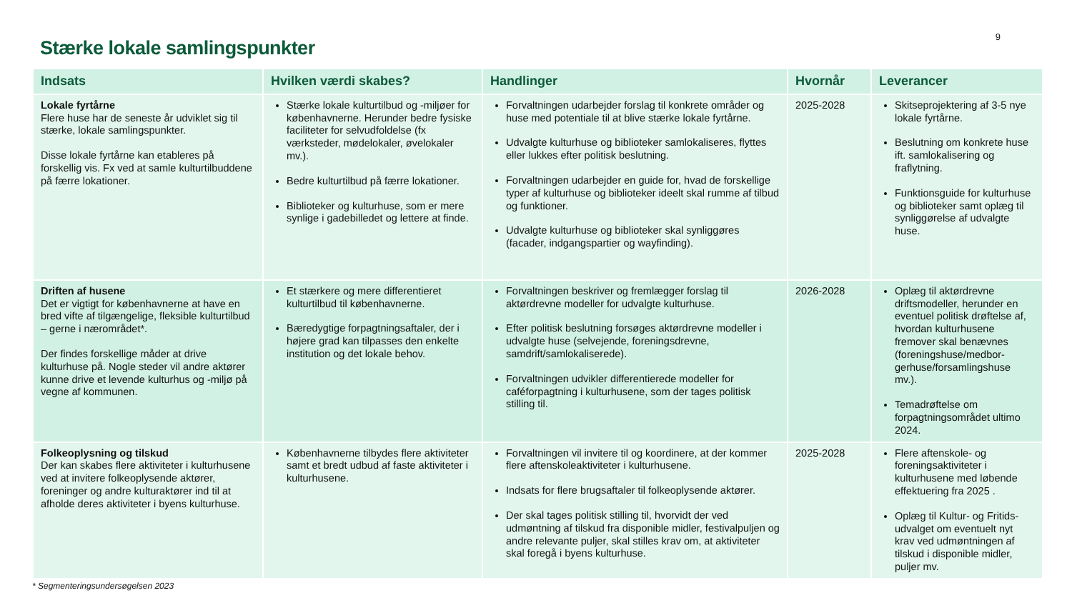9
Stærke lokale samlingspunkter
| Indsats | Hvilken værdi skabes? | Handlinger | Hvornår | Leverancer |
| --- | --- | --- | --- | --- |
| Lokale fyrtårne Flere huse har de seneste år udviklet sig til stærke, lokale samlingspunkter. Disse lokale fyrtårne kan etableres på forskellig vis. Fx ved at samle kulturtilbuddene på færre lokationer. | Stærke lokale kulturtilbud og -miljøer for københavnerne. Herunder bedre fysiske faciliteter for selvudfoldelse (fx værksteder, mødelokaler, øvelokaler mv.). Bedre kulturtilbud på færre lokationer. Biblioteker og kulturhuse, som er mere synlige i gadebilledet og lettere at finde. | Forvaltningen udarbejder forslag til konkrete områder og huse med potentiale til at blive stærke lokale fyrtårne. Udvalgte kulturhuse og biblioteker samlokaliseres, flyttes eller lukkes efter politisk beslutning. Forvaltningen udarbejder en guide for, hvad de forskellige typer af kulturhuse og biblioteker ideelt skal rumme af tilbud og funktioner. Udvalgte kulturhuse og biblioteker skal synliggøres (facader, indgangspartier og wayfinding). | 2025-2028 | Skitseprojektering af 3-5 nye lokale fyrtårne. Beslutning om konkrete huse ift. samlokalisering og fraflytning. Funktionsguide for kulturhuse og biblioteker samt oplæg til synliggørelse af udvalgte huse. |
| Driften af husene Det er vigtigt for københavnerne at have en bred vifte af tilgængelige, fleksible kulturtilbud – gerne i nærområdet*. Der findes forskellige måder at drive kulturhuse på. Nogle steder vil andre aktører kunne drive et levende kulturhus og -miljø på vegne af kommunen. | Et stærkere og mere differentieret kulturtilbud til københavnerne. Bæredygtige forpagtningsaftaler, der i højere grad kan tilpasses den enkelte institution og det lokale behov. | Forvaltningen beskriver og fremlægger forslag til aktørdrevne modeller for udvalgte kulturhuse. Efter politisk beslutning forsøges aktørdrevne modeller i udvalgte huse (selvejende, foreningsdrevne, samdrift/samlokaliserede). Forvaltningen udvikler differentierede modeller for caféforpagtning i kulturhusene, som der tages politisk stilling til. | 2026-2028 | Oplæg til aktørdrevne driftsmodeller, herunder en eventuel politisk drøftelse af, hvordan kulturhusene fremover skal benævnes (foreningshuse/medbor-gerhuse/forsamlingshuse mv.). Temadrøftelse om forpagtningsområdet ultimo 2024. |
| Folkeoplysning og tilskud Der kan skabes flere aktiviteter i kulturhusene ved at invitere folkeoplysende aktører, foreninger og andre kulturaktører ind til at afholde deres aktiviteter i byens kulturhuse. | Københavnerne tilbydes flere aktiviteter samt et bredt udbud af faste aktiviteter i kulturhusene. | Forvaltningen vil invitere til og koordinere, at der kommer flere aftenskoleaktiviteter i kulturhusene. Indsats for flere brugsaftaler til folkeoplysende aktører. Der skal tages politisk stilling til, hvorvidt der ved udmøntning af tilskud fra disponible midler, festivalpuljen og andre relevante puljer, skal stilles krav om, at aktiviteter skal foregå i byens kulturhuse. | 2025-2028 | Flere aftenskole- og foreningsaktiviteter i kulturhusene med løbende effektuering fra 2025 . Oplæg til Kultur- og Fritids-udvalget om eventuelt nyt krav ved udmøntningen af tilskud i disponible midler, puljer mv. |
* Segmenteringsundersøgelsen 2023